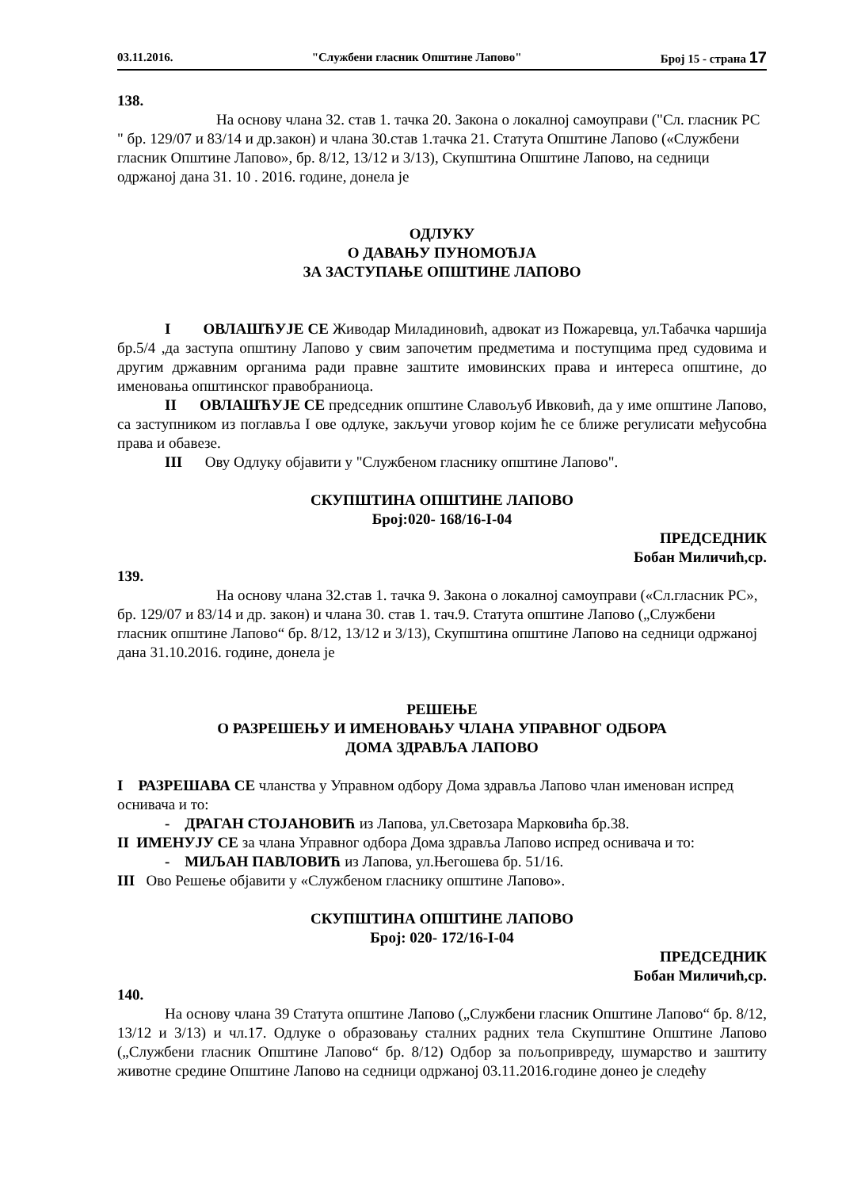03.11.2016. "Службени гласник Општине Лапово" Број 15 - страна 17
138.
На основу члана 32. став 1. тачка 20. Закона о локалној самоуправи ("Сл. гласник РС " бр. 129/07 и 83/14 и др.закон) и члана 30.став 1.тачка 21. Статута Општине Лапово («Службени гласник Општине Лапово», бр. 8/12, 13/12 и 3/13), Скупштина Општине Лапово, на седници одржаној дана 31. 10 . 2016. године, донела је
ОДЛУКУ
О ДАВАЊУ ПУНОМОЋЈА
ЗА ЗАСТУПАЊЕ ОПШТИНЕ ЛАПОВО
I ОВЛАШЋУЈЕ СЕ Живодар Миладиновић, адвокат из Пожаревца, ул.Табачка чаршија бр.5/4 ,да заступа општину Лапово у свим започетим предметима и поступцима пред судовима и другим државним органима ради правне заштите имовинских права и интереса општине, до именовања општинског правобраниоца.
II ОВЛАШЋУЈЕ СЕ председник општине Славољуб Ивковић, да у име општине Лапово, са заступником из поглавља I ове одлуке, закључи уговор којим ће се ближе регулисати међусобна права и обавезе.
III Ову Одлуку објавити у "Службеном гласнику општине Лапово".
СКУПШТИНА ОПШТИНЕ ЛАПОВО
Број:020- 168/16-I-04
ПРЕДСЕДНИК
Бобан Миличић,ср.
139.
На основу члана 32.став 1. тачка 9. Закона о локалној самоуправи («Сл.гласник РС», бр. 129/07 и 83/14 и др. закон) и члана 30. став 1. тач.9. Статута општине Лапово („Службени гласник општине Лапово“ бр. 8/12, 13/12 и 3/13), Скупштина општине Лапово на седници одржаној дана 31.10.2016. године, донела је
РЕШЕЊЕ
О РАЗРЕШЕЊУ И ИМЕНОВАЊУ ЧЛАНА УПРАВНОГ ОДБОРА
ДОМА ЗДРАВЉА ЛАПОВО
I РАЗРЕШАВА СЕ чланства у Управном одбору Дома здравља Лапово члан именован испред оснивача и то:
- ДРАГАН СТОЈАНОВИЋ из Лапова, ул.Светозара Марковића бр.38.
II ИМЕНУЈУ СЕ за члана Управног одбора Дома здравља Лапово испред оснивача и то:
- МИЉАН ПАВЛОВИЋ из Лапова, ул.Његошева бр. 51/16.
III Ово Решење објавити у «Службеном гласнику општине Лапово».
СКУПШТИНА ОПШТИНЕ ЛАПОВО
Број: 020- 172/16-I-04
ПРЕДСЕДНИК
Бобан Миличић,ср.
140.
На основу члана 39 Статута општине Лапово („Службени гласник Општине Лапово“ бр. 8/12, 13/12 и 3/13) и чл.17. Одлуке о образовању сталних радних тела Скупштине Општине Лапово („Службени гласник Општине Лапово“ бр. 8/12) Одбор за пољопривреду, шумарство и заштиту животне средине Општине Лапово на седници одржаној 03.11.2016.године донео је следећу